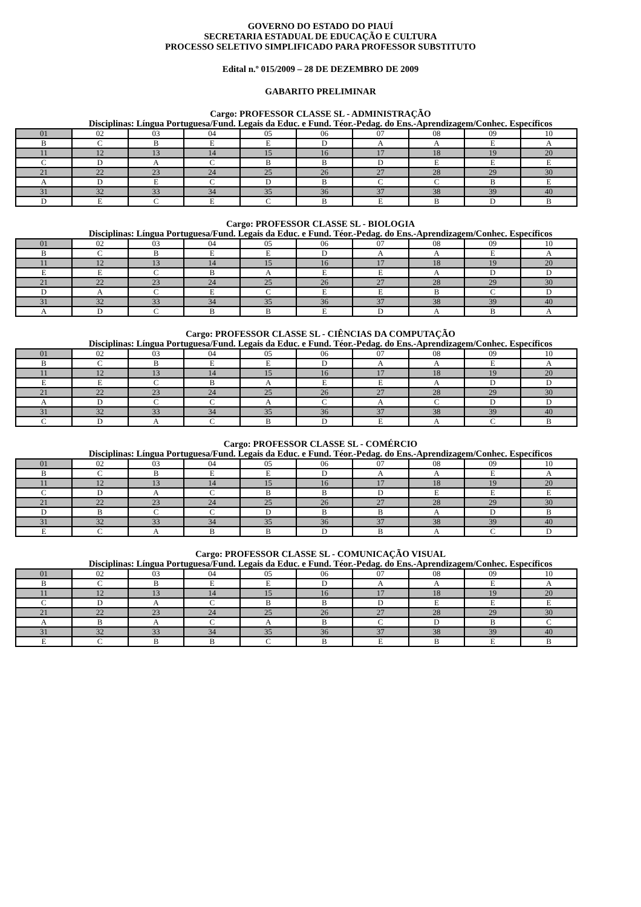GOVERNO DO ESTADO DO PIAUÍ
SECRETARIA ESTADUAL DE EDUCAÇÃO E CULTURA
PROCESSO SELETIVO SIMPLIFICADO PARA PROFESSOR SUBSTITUTO
Edital n.º 015/2009 – 28 DE DEZEMBRO DE 2009
GABARITO PRELIMINAR
Cargo: PROFESSOR CLASSE SL - ADMINISTRAÇÃO
Disciplinas: Língua Portuguesa/Fund. Legais da Educ. e Fund. Téor.-Pedag. do Ens.-Aprendizagem/Conhec. Específicos
| 01 | 02 | 03 | 04 | 05 | 06 | 07 | 08 | 09 | 10 |
| B | C | B | E | E | D | A | A | E | A |
| 11 | 12 | 13 | 14 | 15 | 16 | 17 | 18 | 19 | 20 |
| C | D | A | C | B | B | D | E | E | E |
| 21 | 22 | 23 | 24 | 25 | 26 | 27 | 28 | 29 | 30 |
| A | D | E | C | D | B | C | C | B | E |
| 31 | 32 | 33 | 34 | 35 | 36 | 37 | 38 | 39 | 40 |
| D | E | C | E | C | B | E | B | D | B |
Cargo: PROFESSOR CLASSE SL - BIOLOGIA
Disciplinas: Língua Portuguesa/Fund. Legais da Educ. e Fund. Téor.-Pedag. do Ens.-Aprendizagem/Conhec. Específicos
| 01 | 02 | 03 | 04 | 05 | 06 | 07 | 08 | 09 | 10 |
| B | C | B | E | E | D | A | A | E | A |
| 11 | 12 | 13 | 14 | 15 | 16 | 17 | 18 | 19 | 20 |
| E | E | C | B | A | E | E | A | D | D |
| 21 | 22 | 23 | 24 | 25 | 26 | 27 | 28 | 29 | 30 |
| D | A | C | E | C | E | E | B | C | D |
| 31 | 32 | 33 | 34 | 35 | 36 | 37 | 38 | 39 | 40 |
| A | D | C | B | B | E | D | A | B | A |
Cargo: PROFESSOR CLASSE SL - CIÊNCIAS DA COMPUTAÇÃO
Disciplinas: Língua Portuguesa/Fund. Legais da Educ. e Fund. Téor.-Pedag. do Ens.-Aprendizagem/Conhec. Específicos
| 01 | 02 | 03 | 04 | 05 | 06 | 07 | 08 | 09 | 10 |
| B | C | B | E | E | D | A | A | E | A |
| 11 | 12 | 13 | 14 | 15 | 16 | 17 | 18 | 19 | 20 |
| E | E | C | B | A | E | E | A | D | D |
| 21 | 22 | 23 | 24 | 25 | 26 | 27 | 28 | 29 | 30 |
| A | D | C | C | A | C | A | C | D | D |
| 31 | 32 | 33 | 34 | 35 | 36 | 37 | 38 | 39 | 40 |
| C | D | A | C | B | D | E | A | C | B |
Cargo: PROFESSOR CLASSE SL - COMÉRCIO
Disciplinas: Língua Portuguesa/Fund. Legais da Educ. e Fund. Téor.-Pedag. do Ens.-Aprendizagem/Conhec. Específicos
| 01 | 02 | 03 | 04 | 05 | 06 | 07 | 08 | 09 | 10 |
| B | C | B | E | E | D | A | A | E | A |
| 11 | 12 | 13 | 14 | 15 | 16 | 17 | 18 | 19 | 20 |
| C | D | A | C | B | B | D | E | E | E |
| 21 | 22 | 23 | 24 | 25 | 26 | 27 | 28 | 29 | 30 |
| D | B | C | C | D | B | B | A | D | B |
| 31 | 32 | 33 | 34 | 35 | 36 | 37 | 38 | 39 | 40 |
| E | C | A | B | B | D | B | A | C | D |
Cargo: PROFESSOR CLASSE SL - COMUNICAÇÃO VISUAL
Disciplinas: Língua Portuguesa/Fund. Legais da Educ. e Fund. Téor.-Pedag. do Ens.-Aprendizagem/Conhec. Específicos
| 01 | 02 | 03 | 04 | 05 | 06 | 07 | 08 | 09 | 10 |
| B | C | B | E | E | D | A | A | E | A |
| 11 | 12 | 13 | 14 | 15 | 16 | 17 | 18 | 19 | 20 |
| C | D | A | C | B | B | D | E | E | E |
| 21 | 22 | 23 | 24 | 25 | 26 | 27 | 28 | 29 | 30 |
| A | B | A | C | A | B | C | D | B | C |
| 31 | 32 | 33 | 34 | 35 | 36 | 37 | 38 | 39 | 40 |
| E | C | B | B | C | B | E | B | E | B |